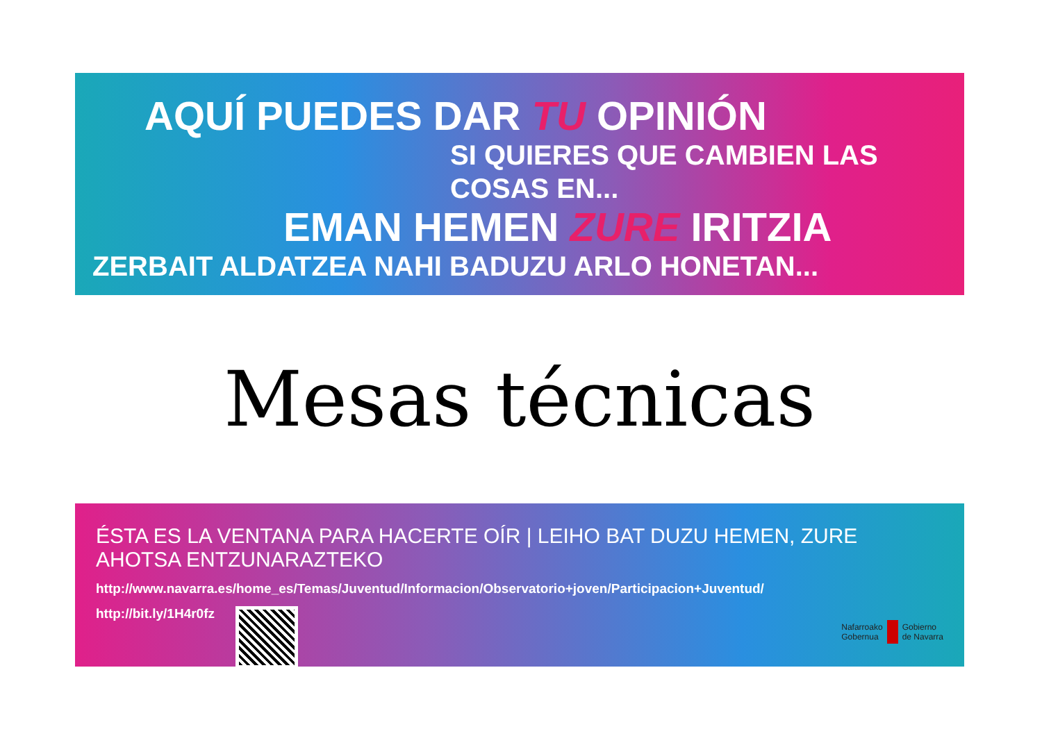AQUÍ PUEDES DAR TU OPINIÓN
SI QUIERES QUE CAMBIEN LAS COSAS EN...
EMAN HEMEN ZURE IRITZIA
ZERBAIT ALDATZEA NAHI BADUZU ARLO HONETAN...
Mesas técnicas
ÉSTA ES LA VENTANA PARA HACERTE OÍR | LEIHO BAT DUZU HEMEN, ZURE AHOTSA ENTZUNARAZTEKO
http://www.navarra.es/home_es/Temas/Juventud/Informacion/Observatorio+joven/Participacion+Juventud/
http://bit.ly/1H4r0fz
Nafarroako
Gobernua Gobierno
de Navarra